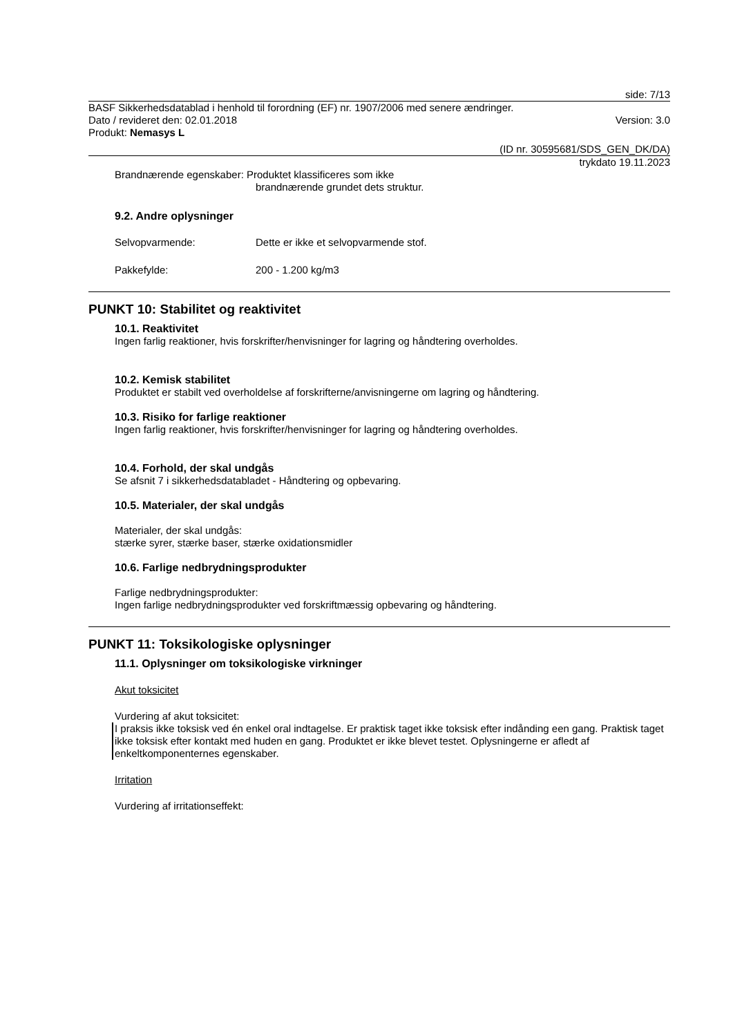side: 7/13
BASF Sikkerhedsdatablad i henhold til forordning (EF) nr. 1907/2006 med senere ændringer.
Dato / revideret den: 02.01.2018 Version: 3.0
Produkt: Nemasys L
(ID nr. 30595681/SDS_GEN_DK/DA)
trykdato 19.11.2023
Brandnærende egenskaber: Produktet klassificeres som ikke
brandnærende grundet dets struktur.
9.2. Andre oplysninger
Selvopvarmende: Dette er ikke et selvopvarmende stof.
Pakkefylde: 200 - 1.200 kg/m3
PUNKT 10: Stabilitet og reaktivitet
10.1. Reaktivitet
Ingen farlig reaktioner, hvis forskrifter/henvisninger for lagring og håndtering overholdes.
10.2. Kemisk stabilitet
Produktet er stabilt ved overholdelse af forskrifterne/anvisningerne om lagring og håndtering.
10.3. Risiko for farlige reaktioner
Ingen farlig reaktioner, hvis forskrifter/henvisninger for lagring og håndtering overholdes.
10.4. Forhold, der skal undgås
Se afsnit 7 i sikkerhedsdatabladet - Håndtering og opbevaring.
10.5. Materialer, der skal undgås
Materialer, der skal undgås:
stærke syrer, stærke baser, stærke oxidationsmidler
10.6. Farlige nedbrydningsprodukter
Farlige nedbrydningsprodukter:
Ingen farlige nedbrydningsprodukter ved forskriftmæssig opbevaring og håndtering.
PUNKT 11: Toksikologiske oplysninger
11.1. Oplysninger om toksikologiske virkninger
Akut toksicitet
Vurdering af akut toksicitet:
I praksis ikke toksisk ved én enkel oral indtagelse. Er praktisk taget ikke toksisk efter indånding een gang. Praktisk taget ikke toksisk efter kontakt med huden en gang. Produktet er ikke blevet testet. Oplysningerne er afledt af enkeltkomponenternes egenskaber.
Irritation
Vurdering af irritationseffekt: